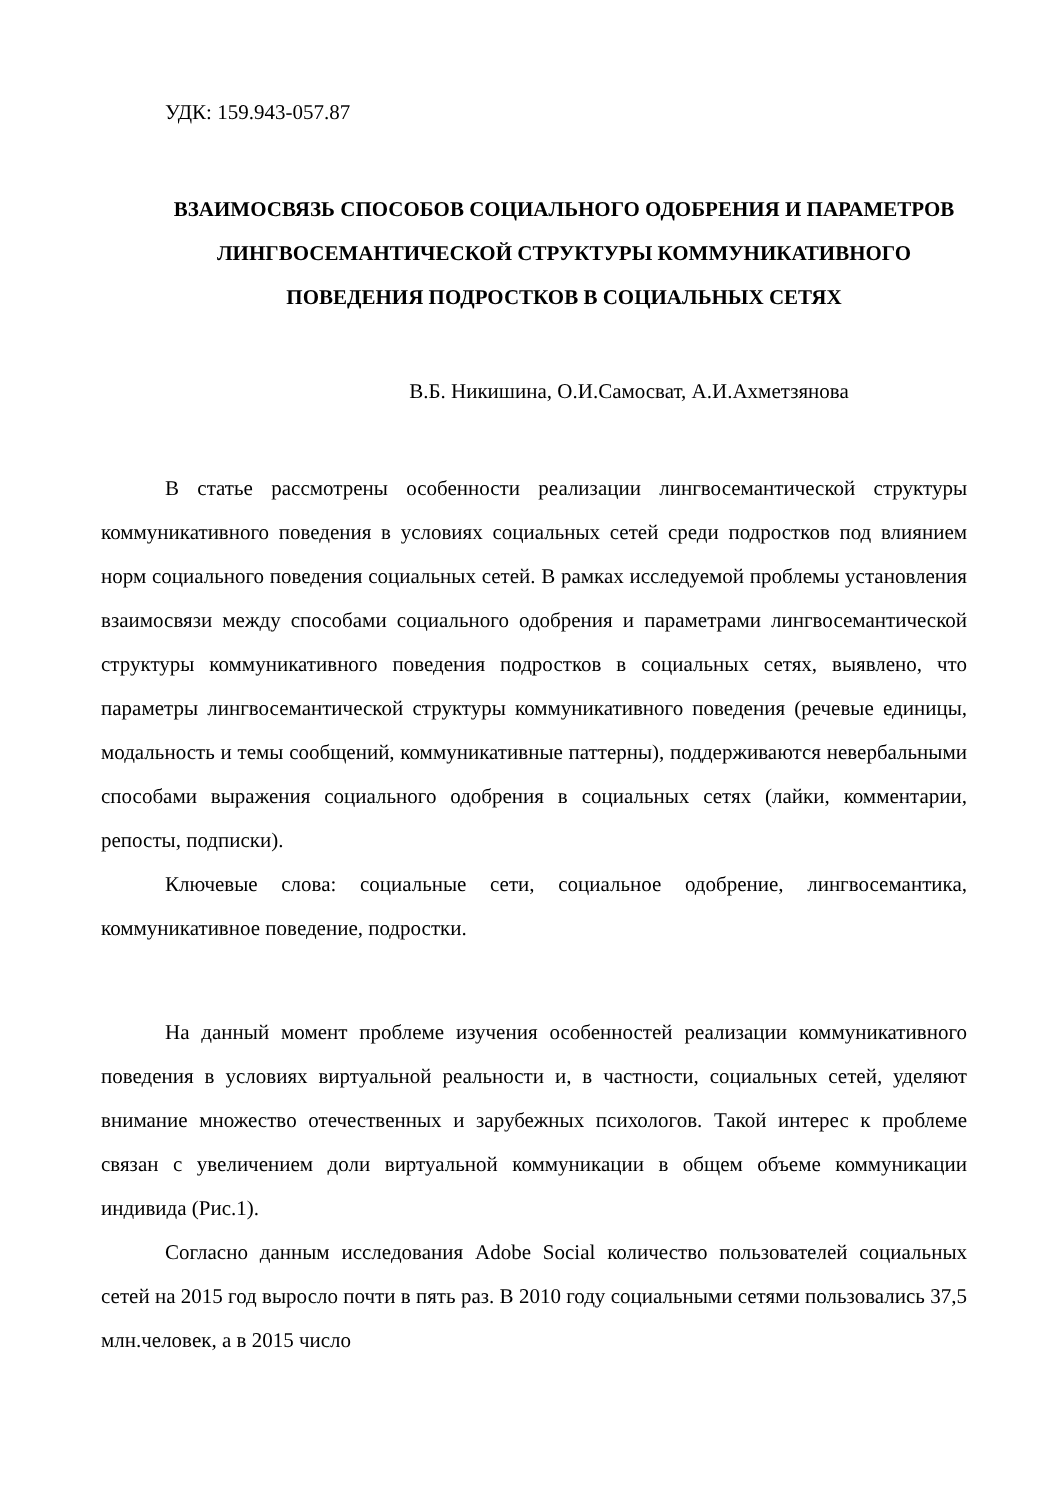УДК: 159.943-057.87
ВЗАИМОСВЯЗЬ СПОСОБОВ СОЦИАЛЬНОГО ОДОБРЕНИЯ И ПАРАМЕТРОВ ЛИНГВОСЕМАНТИЧЕСКОЙ СТРУКТУРЫ КОММУНИКАТИВНОГО ПОВЕДЕНИЯ ПОДРОСТКОВ В СОЦИАЛЬНЫХ СЕТЯХ
В.Б. Никишина, О.И.Самосват, А.И.Ахметзянова
В статье рассмотрены особенности реализации лингвосемантической структуры коммуникативного поведения в условиях социальных сетей среди подростков под влиянием норм социального поведения социальных сетей. В рамках исследуемой проблемы установления взаимосвязи между способами социального одобрения и параметрами лингвосемантической структуры коммуникативного поведения подростков в социальных сетях, выявлено, что параметры лингвосемантической структуры коммуникативного поведения (речевые единицы, модальность и темы сообщений, коммуникативные паттерны), поддерживаются невербальными способами выражения социального одобрения в социальных сетях (лайки, комментарии, репосты, подписки).
Ключевые слова: социальные сети, социальное одобрение, лингвосемантика, коммуникативное поведение, подростки.
На данный момент проблеме изучения особенностей реализации коммуникативного поведения в условиях виртуальной реальности и, в частности, социальных сетей, уделяют внимание множество отечественных и зарубежных психологов. Такой интерес к проблеме связан с увеличением доли виртуальной коммуникации в общем объеме коммуникации индивида (Рис.1).
Согласно данным исследования Adobe Social количество пользователей социальных сетей на 2015 год выросло почти в пять раз. В 2010 году социальными сетями пользовались 37,5 млн.человек, а в 2015 число